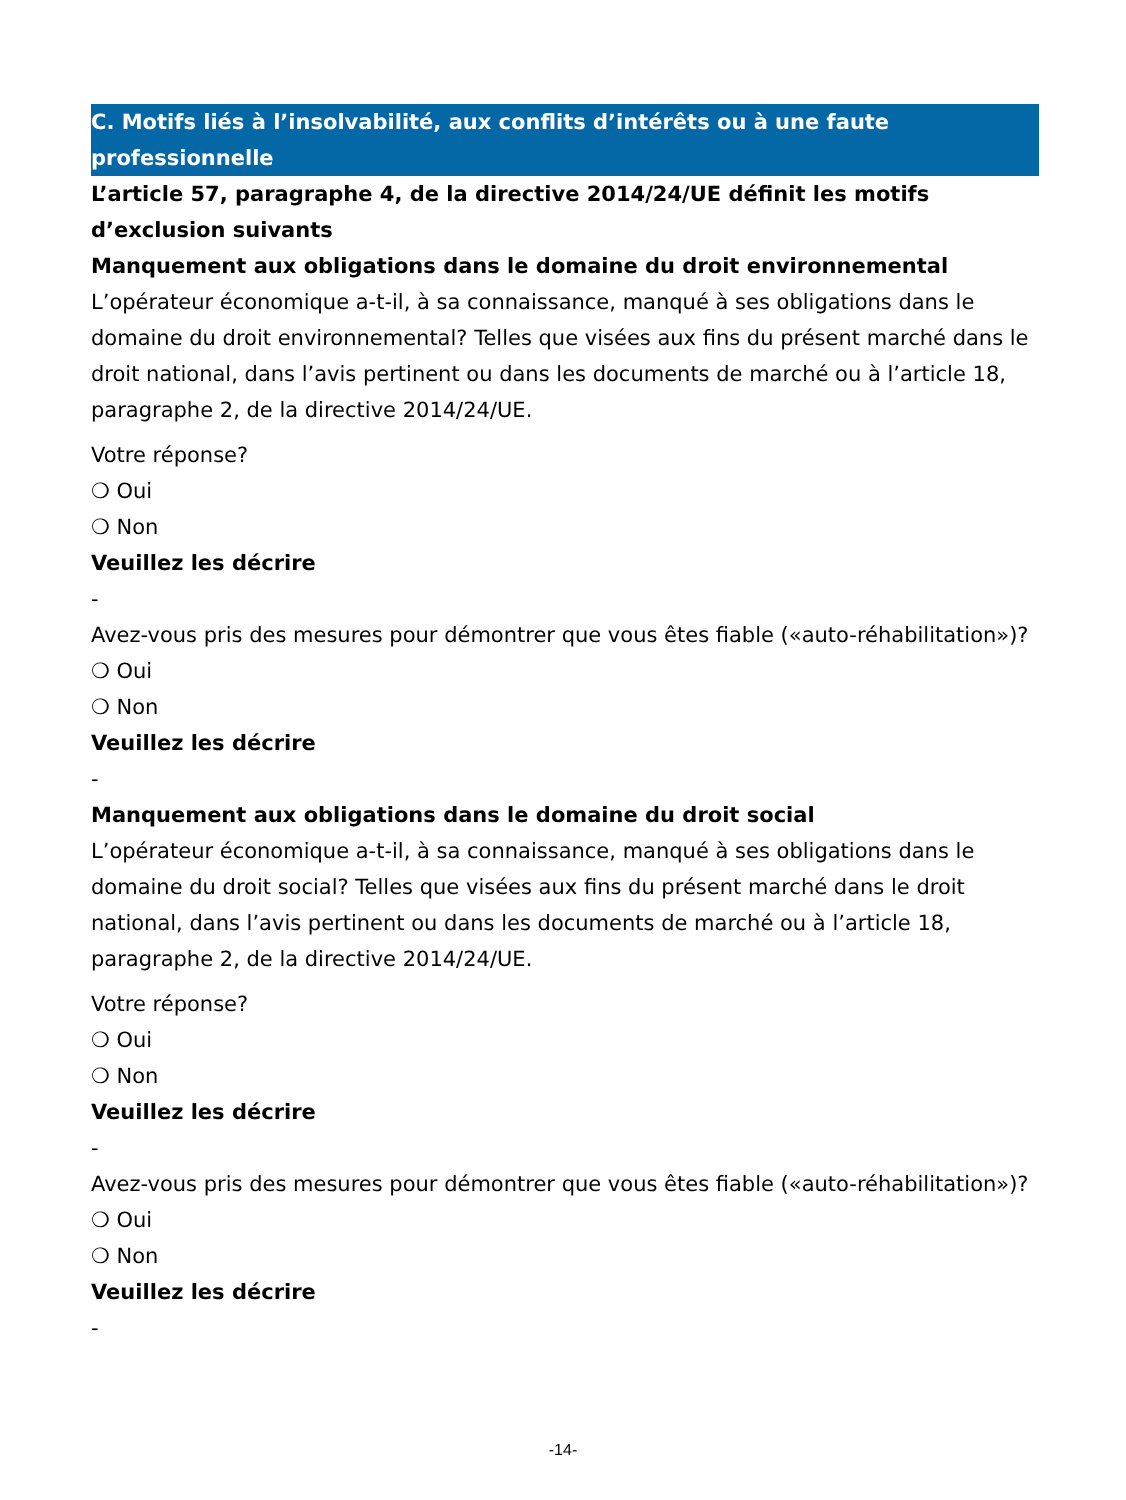C. Motifs liés à l’insolvabilité, aux conflits d’intérêts ou à une faute professionnelle
L’article 57, paragraphe 4, de la directive 2014/24/UE définit les motifs d’exclusion suivants
Manquement aux obligations dans le domaine du droit environnemental
L’opérateur économique a-t-il, à sa connaissance, manqué à ses obligations dans le domaine du droit environnemental? Telles que visées aux fins du présent marché dans le droit national, dans l’avis pertinent ou dans les documents de marché ou à l’article 18, paragraphe 2, de la directive 2014/24/UE.
Votre réponse?
❍ Oui
❍ Non
Veuillez les décrire
-
Avez-vous pris des mesures pour démontrer que vous êtes fiable («auto-réhabilitation»)?
❍ Oui
❍ Non
Veuillez les décrire
-
Manquement aux obligations dans le domaine du droit social
L’opérateur économique a-t-il, à sa connaissance, manqué à ses obligations dans le domaine du droit social? Telles que visées aux fins du présent marché dans le droit national, dans l’avis pertinent ou dans les documents de marché ou à l’article 18, paragraphe 2, de la directive 2014/24/UE.
Votre réponse?
❍ Oui
❍ Non
Veuillez les décrire
-
Avez-vous pris des mesures pour démontrer que vous êtes fiable («auto-réhabilitation»)?
❍ Oui
❍ Non
Veuillez les décrire
-
-14-